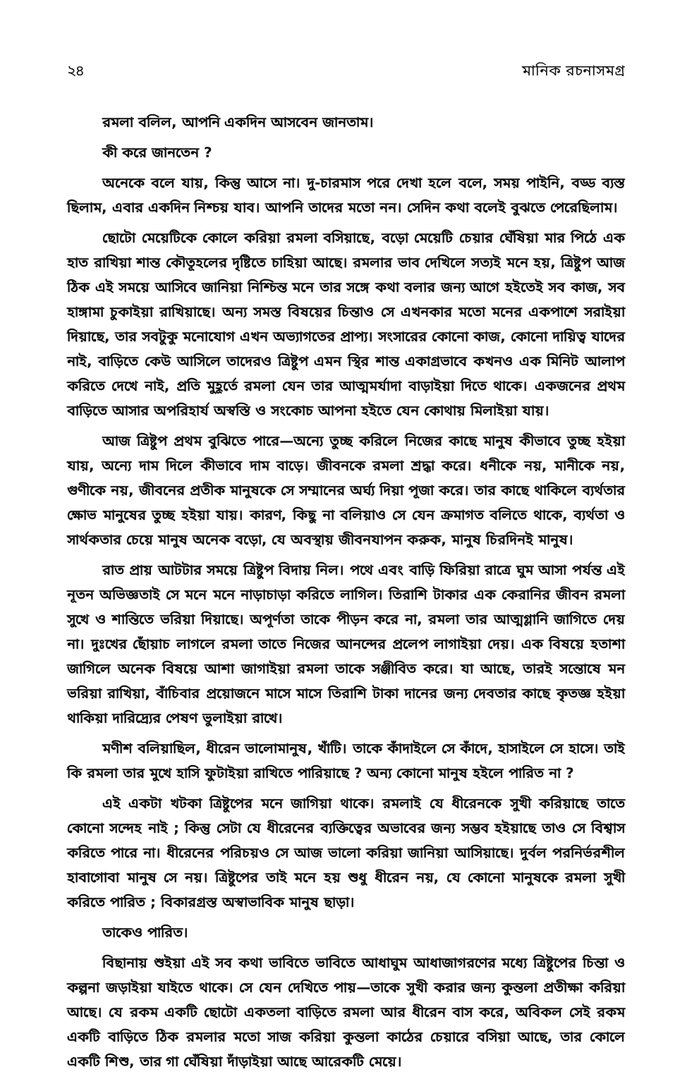২৪ মানিক রচনাসমগ্র
রমলা বলিল, আপনি একদিন আসবেন জানতাম।
কী করে জানতেন ?
অনেকে বলে যায়, কিন্তু আসে না। দু-চারমাস পরে দেখা হলে বলে, সময় পাইনি, বড্ড ব্যস্ত ছিলাম, এবার একদিন নিশ্চয় যাব। আপনি তাদের মতো নন। সেদিন কথা বলেই বুঝতে পেরেছিলাম।
ছোটো মেয়েটিকে কোলে করিয়া রমলা বসিয়াছে, বড়ো মেয়েটি চেয়ার ঘেঁষিয়া মার পিঠে এক হাত রাখিয়া শান্ত কৌতূহলের দৃষ্টিতে চাহিয়া আছে। রমলার ভাব দেখিলে সত্যই মনে হয়, ত্রিষ্টুপ আজ ঠিক এই সময়ে আসিবে জানিয়া নিশ্চিন্ত মনে তার সঙ্গে কথা বলার জন্য আগে হইতেই সব কাজ, সব হাঙ্গামা চুকাইয়া রাখিয়াছে। অন্য সমস্ত বিষয়ের চিন্তাও সে এখনকার মতো মনের একপাশে সরাইয়া দিয়াছে, তার সবটুকু মনোযোগ এখন অভ্যাগতের প্রাপ্য। সংসারের কোনো কাজ, কোনো দায়িত্ব যাদের নাই, বাড়িতে কেউ আসিলে তাদেরও ত্রিষ্টুপ এমন স্থির শান্ত একাগ্রভাবে কখনও এক মিনিট আলাপ করিতে দেখে নাই, প্রতি মুহূর্তে রমলা যেন তার আত্মমর্যাদা বাড়াইয়া দিতে থাকে। একজনের প্রথম বাড়িতে আসার অপরিহার্য অস্বস্তি ও সংকোচ আপনা হইতে যেন কোথায় মিলাইয়া যায়।
আজ ত্রিষ্টুপ প্রথম বুঝিতে পারে—অন্যে তুচ্ছ করিলে নিজের কাছে মানুষ কীভাবে তুচ্ছ হইয়া যায়, অন্যে দাম দিলে কীভাবে দাম বাড়ে। জীবনকে রমলা শ্রদ্ধা করে। ধনীকে নয়, মানীকে নয়, গুণীকে নয়, জীবনের প্রতীক মানুষকে সে সম্মানের অর্ঘ্য দিয়া পূজা করে। তার কাছে থাকিলে ব্যর্থতার ক্ষোভ মানুষের তুচ্ছ হইয়া যায়। কারণ, কিছু না বলিয়াও সে যেন ক্রমাগত বলিতে থাকে, ব্যর্থতা ও সার্থকতার চেয়ে মানুষ অনেক বড়ো, যে অবস্থায় জীবনযাপন করুক, মানুষ চিরদিনই মানুষ।
রাত প্রায় আটটার সময়ে ত্রিষ্টুপ বিদায় নিল। পথে এবং বাড়ি ফিরিয়া রাত্রে ঘুম আসা পর্যন্ত এই নূতন অভিজ্ঞতাই সে মনে মনে নাড়াচাড়া করিতে লাগিল। তিরাশি টাকার এক কেরানির জীবন রমলা সুখে ও শান্তিতে ভরিয়া দিয়াছে। অপূর্ণতা তাকে পীড়ন করে না, রমলা তার আত্মগ্লানি জাগিতে দেয় না। দুঃখের ছোঁয়াচ লাগলে রমলা তাতে নিজের আনন্দের প্রলেপ লাগাইয়া দেয়। এক বিষয়ে হতাশা জাগিলে অনেক বিষয়ে আশা জাগাইয়া রমলা তাকে সঞ্জীবিত করে। যা আছে, তারই সন্তোষে মন ভরিয়া রাখিয়া, বাঁচিবার প্রয়োজনে মাসে মাসে তিরাশি টাকা দানের জন্য দেবতার কাছে কৃতজ্ঞ হইয়া থাকিয়া দারিদ্র্যের পেষণ ভুলাইয়া রাখে।
মণীশ বলিয়াছিল, ধীরেন ভালোমানুষ, খাঁটি। তাকে কাঁদাইলে সে কাঁদে, হাসাইলে সে হাসে। তাই কি রমলা তার মুখে হাসি ফুটাইয়া রাখিতে পারিয়াছে ? অন্য কোনো মানুষ হইলে পারিত না ?
এই একটা খটকা ত্রিষ্টুপের মনে জাগিয়া থাকে। রমলাই যে ধীরেনকে সুখী করিয়াছে তাতে কোনো সন্দেহ নাই ; কিন্তু সেটা যে ধীরেনের ব্যক্তিত্বের অভাবের জন্য সম্ভব হইয়াছে তাও সে বিশ্বাস করিতে পারে না। ধীরেনের পরিচয়ও সে আজ ভালো করিয়া জানিয়া আসিয়াছে। দুর্বল পরনির্ভরশীল হাবাগোবা মানুষ সে নয়। ত্রিষ্টুপের তাই মনে হয় শুধু ধীরেন নয়, যে কোনো মানুষকে রমলা সুখী করিতে পারিত ; বিকারগ্রস্ত অস্বাভাবিক মানুষ ছাড়া।
তাকেও পারিত।
বিছানায় শুইয়া এই সব কথা ভাবিতে ভাবিতে আধাঘুম আধাজাগরণের মধ্যে ত্রিষ্টুপের চিন্তা ও কল্পনা জড়াইয়া যাইতে থাকে। সে যেন দেখিতে পায়—তাকে সুখী করার জন্য কুন্তলা প্রতীক্ষা করিয়া আছে। যে রকম একটি ছোটো একতলা বাড়িতে রমলা আর ধীরেন বাস করে, অবিকল সেই রকম একটি বাড়িতে ঠিক রমলার মতো সাজ করিয়া কুন্তলা কাঠের চেয়ারে বসিয়া আছে, তার কোলে একটি শিশু, তার গা ঘেঁষিয়া দাঁড়াইয়া আছে আরেকটি মেয়ে।